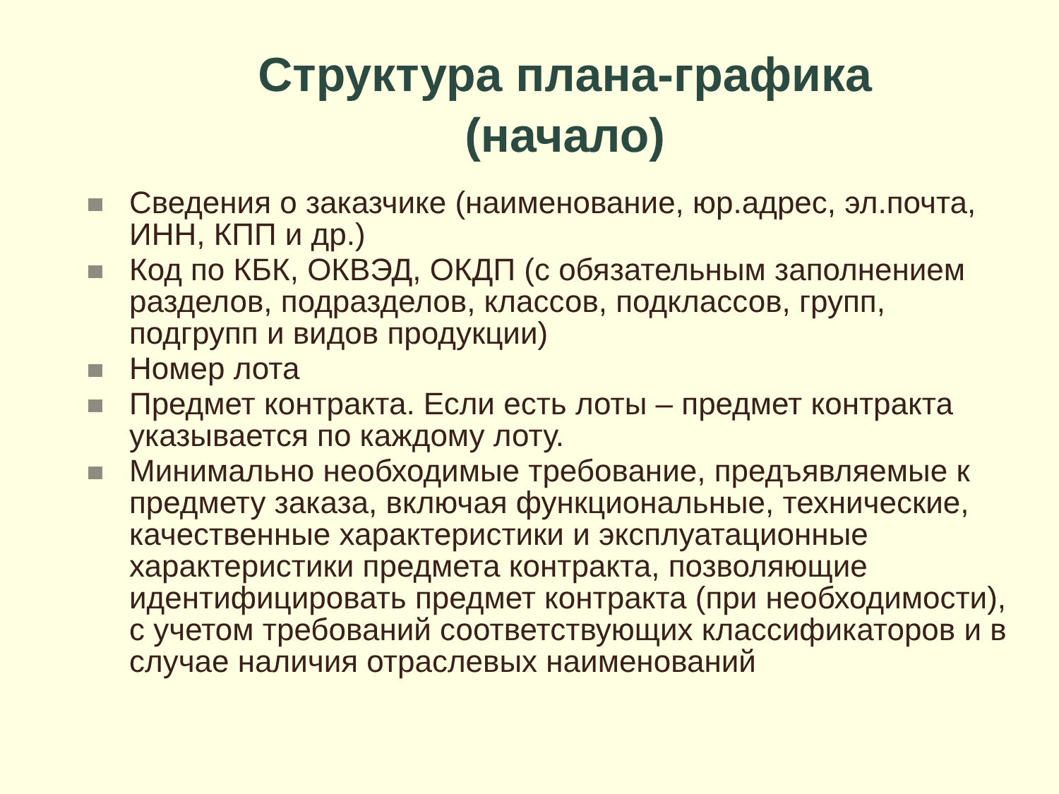Структура плана-графика (начало)
Сведения о заказчике (наименование, юр.адрес, эл.почта, ИНН, КПП и др.)
Код по КБК, ОКВЭД, ОКДП (с обязательным заполнением разделов, подразделов, классов, подклассов, групп, подгрупп и видов продукции)
Номер лота
Предмет контракта. Если есть лоты – предмет контракта указывается по каждому лоту.
Минимально необходимые требование, предъявляемые к предмету заказа, включая функциональные, технические, качественные характеристики и эксплуатационные характеристики предмета контракта, позволяющие идентифицировать предмет контракта (при необходимости), с учетом требований соответствующих классификаторов и в случае наличия отраслевых наименований